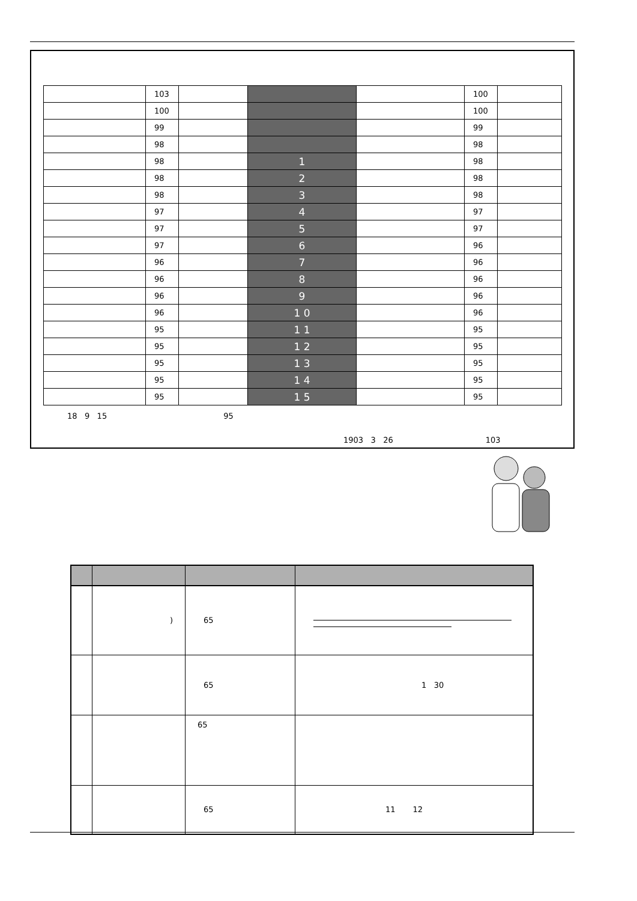| | 103 | | | | 100 | |
| | 100 | | | | 100 | |
| | 99 | | | | 99 | |
| | 98 | | | | 98 | |
| | 98 | | 1 | | 98 | |
| | 98 | | 2 | | 98 | |
| | 98 | | 3 | | 98 | |
| | 97 | | 4 | | 97 | |
| | 97 | | 5 | | 97 | |
| | 97 | | 6 | | 96 | |
| | 96 | | 7 | | 96 | |
| | 96 | | 8 | | 96 | |
| | 96 | | 9 | | 96 | |
| | 96 | | 1 0 | | 96 | |
| | 95 | | 1 1 | | 95 | |
| | 95 | | 1 2 | | 95 | |
| | 95 | | 1 3 | | 95 | |
| | 95 | | 1 4 | | 95 | |
| | 95 | | 1 5 | | 95 | |
18 9 15 95
1903 3 26 103
| | ) | 65 | |
| | | 65 | 1 30 |
| | | 65 | |
| | | 65 | 11 12 |